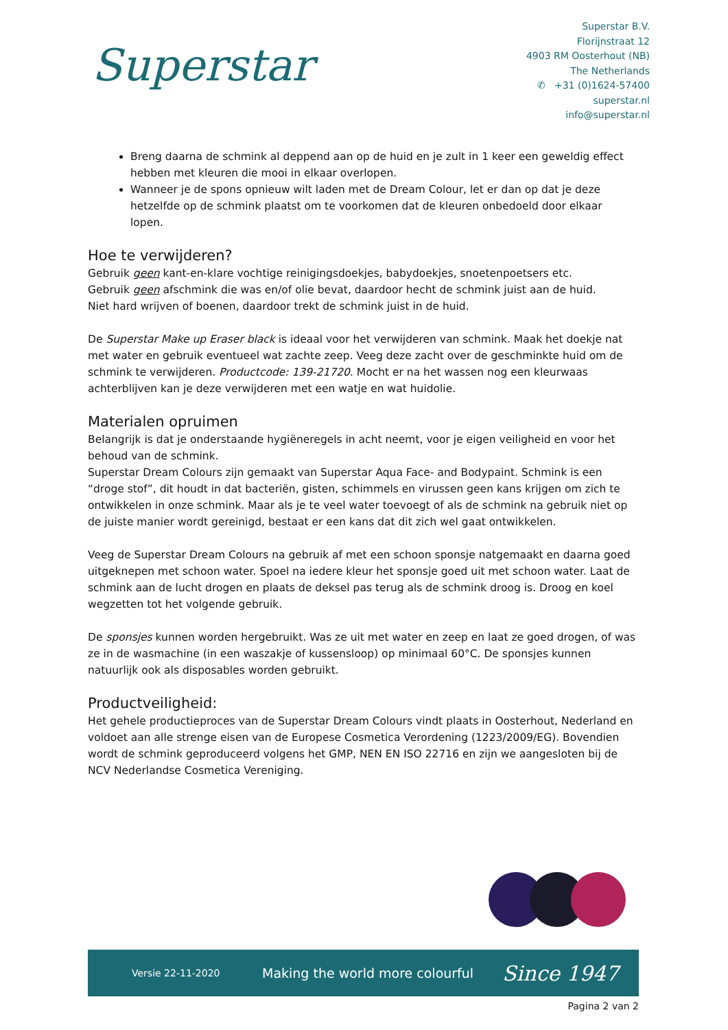Superstar
Superstar B.V.
Florijnstraat 12
4903 RM Oosterhout (NB)
The Netherlands
✆ +31 (0)1624-57400
superstar.nl
info@superstar.nl
Breng daarna de schmink al deppend aan op de huid en je zult in 1 keer een geweldig effect hebben met kleuren die mooi in elkaar overlopen.
Wanneer je de spons opnieuw wilt laden met de Dream Colour, let er dan op dat je deze hetzelfde op de schmink plaatst om te voorkomen dat de kleuren onbedoeld door elkaar lopen.
Hoe te verwijderen?
Gebruik geen kant-en-klare vochtige reinigingsdoekjes, babydoekjes, snoetenpoetsers etc.
Gebruik geen afschmink die was en/of olie bevat, daardoor hecht de schmink juist aan de huid.
Niet hard wrijven of boenen, daardoor trekt de schmink juist in de huid.
De Superstar Make up Eraser black is ideaal voor het verwijderen van schmink. Maak het doekje nat met water en gebruik eventueel wat zachte zeep. Veeg deze zacht over de geschminkte huid om de schmink te verwijderen. Productcode: 139-21720. Mocht er na het wassen nog een kleurwaas achterblijven kan je deze verwijderen met een watje en wat huidolie.
Materialen opruimen
Belangrijk is dat je onderstaande hygiëneregels in acht neemt, voor je eigen veiligheid en voor het behoud van de schmink.
Superstar Dream Colours zijn gemaakt van Superstar Aqua Face- and Bodypaint. Schmink is een “droge stof”, dit houdt in dat bacteriën, gisten, schimmels en virussen geen kans krijgen om zich te ontwikkelen in onze schmink. Maar als je te veel water toevoegt of als de schmink na gebruik niet op de juiste manier wordt gereinigd, bestaat er een kans dat dit zich wel gaat ontwikkelen.
Veeg de Superstar Dream Colours na gebruik af met een schoon sponsje natgemaakt en daarna goed uitgeknepen met schoon water. Spoel na iedere kleur het sponsje goed uit met schoon water. Laat de schmink aan de lucht drogen en plaats de deksel pas terug als de schmink droog is. Droog en koel wegzetten tot het volgende gebruik.
De sponsjes kunnen worden hergebruikt. Was ze uit met water en zeep en laat ze goed drogen, of was ze in de wasmachine (in een waszakje of kussensloop) op minimaal 60°C. De sponsjes kunnen natuurlijk ook als disposables worden gebruikt.
Productveiligheid:
Het gehele productieproces van de Superstar Dream Colours vindt plaats in Oosterhout, Nederland en voldoet aan alle strenge eisen van de Europese Cosmetica Verordening (1223/2009/EG). Bovendien wordt de schmink geproduceerd volgens het GMP, NEN EN ISO 22716 en zijn we aangesloten bij de NCV Nederlandse Cosmetica Vereniging.
Versie 22-11-2020
Making the world more colourful
Since 1947
Pagina 2 van 2